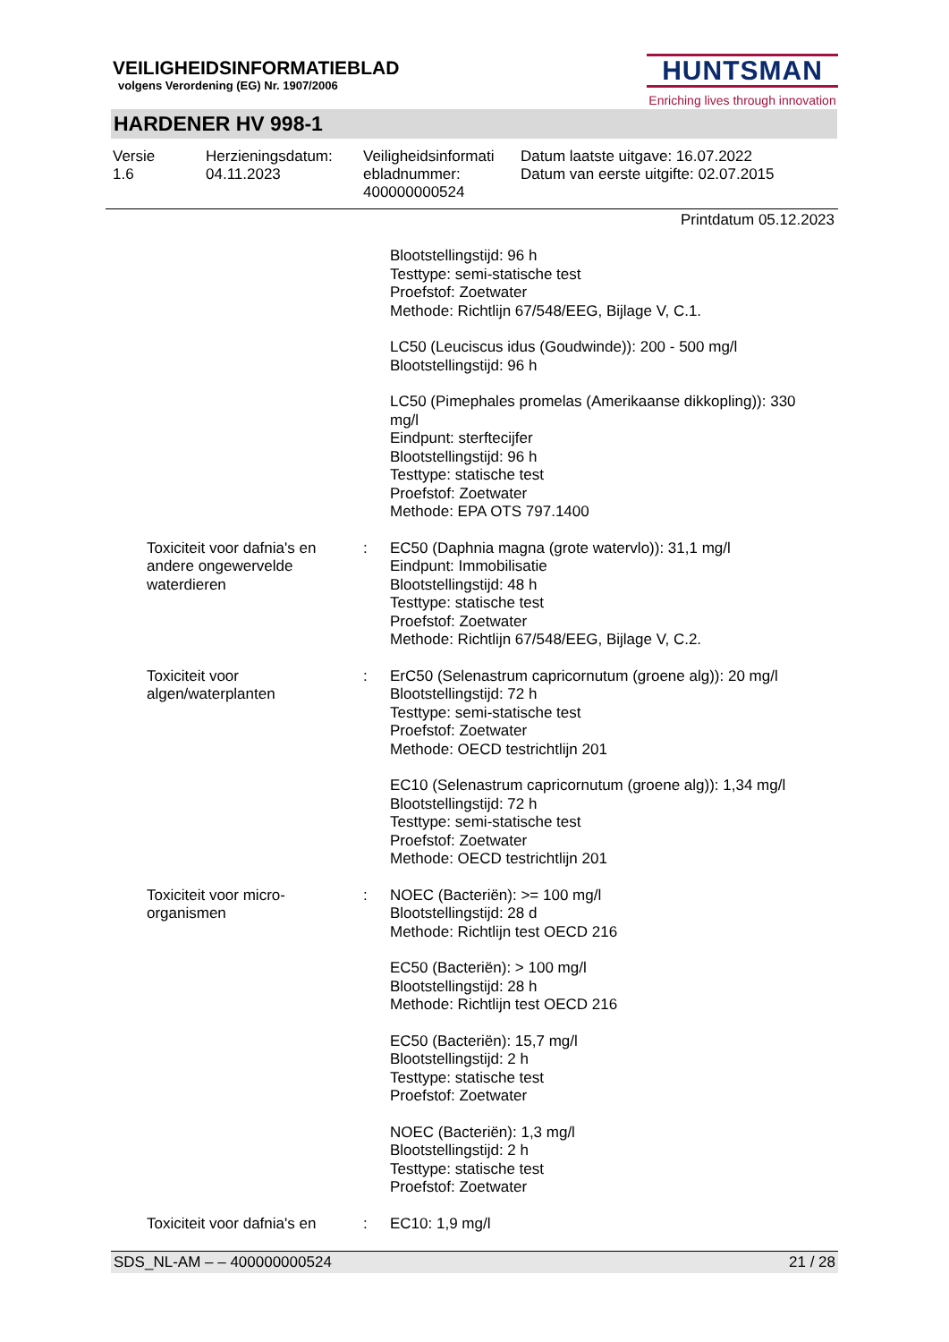VEILIGHEIDSINFORMATIEBLAD
volgens Verordening (EG) Nr. 1907/2006
HUNTSMAN
Enriching lives through innovation
HARDENER HV 998-1
Versie
1.6
Herzieningsdatum:
04.11.2023
Veiligheidsinformati
ebladnummer:
400000000524
Datum laatste uitgave: 16.07.2022
Datum van eerste uitgifte: 02.07.2015
Printdatum 05.12.2023
Blootstellingstijd: 96 h
Testtype: semi-statische test
Proefstof: Zoetwater
Methode: Richtlijn 67/548/EEG, Bijlage V, C.1.
LC50 (Leuciscus idus (Goudwinde)): 200 - 500 mg/l
Blootstellingstijd: 96 h
LC50 (Pimephales promelas (Amerikaanse dikkopling)): 330 mg/l
Eindpunt: sterftecijfer
Blootstellingstijd: 96 h
Testtype: statische test
Proefstof: Zoetwater
Methode: EPA OTS 797.1400
Toxiciteit voor dafnia's en andere ongewervelde waterdieren
: EC50 (Daphnia magna (grote watervlo)): 31,1 mg/l
Eindpunt: Immobilisatie
Blootstellingstijd: 48 h
Testtype: statische test
Proefstof: Zoetwater
Methode: Richtlijn 67/548/EEG, Bijlage V, C.2.
Toxiciteit voor algen/waterplanten
: ErC50 (Selenastrum capricornutum (groene alg)): 20 mg/l
Blootstellingstijd: 72 h
Testtype: semi-statische test
Proefstof: Zoetwater
Methode: OECD testrichtlijn 201
EC10 (Selenastrum capricornutum (groene alg)): 1,34 mg/l
Blootstellingstijd: 72 h
Testtype: semi-statische test
Proefstof: Zoetwater
Methode: OECD testrichtlijn 201
Toxiciteit voor micro-organismen
: NOEC (Bacteriën): >= 100 mg/l
Blootstellingstijd: 28 d
Methode: Richtlijn test OECD 216
EC50 (Bacteriën): > 100 mg/l
Blootstellingstijd: 28 h
Methode: Richtlijn test OECD 216
EC50 (Bacteriën): 15,7 mg/l
Blootstellingstijd: 2 h
Testtype: statische test
Proefstof: Zoetwater
NOEC (Bacteriën): 1,3 mg/l
Blootstellingstijd: 2 h
Testtype: statische test
Proefstof: Zoetwater
Toxiciteit voor dafnia's en
: EC10: 1,9 mg/l
SDS_NL-AM – – 400000000524 21 / 28